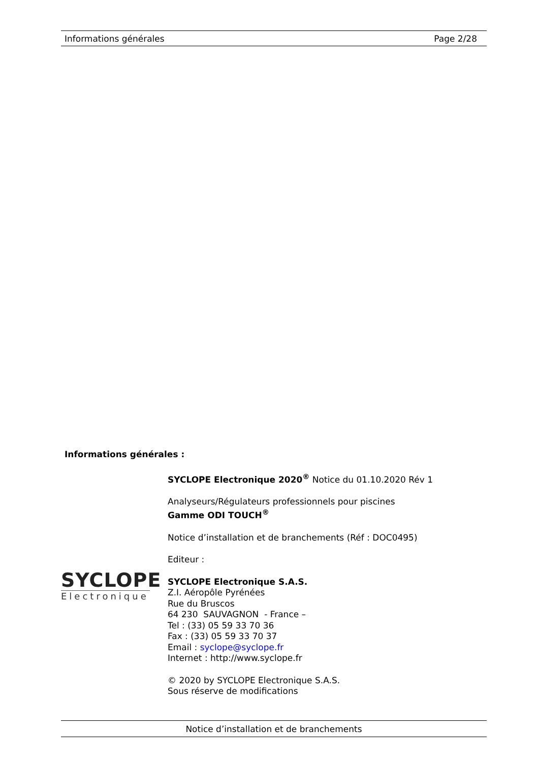Informations générales Page 2/28
Informations générales :
SYCLOPE Electronique 2020<sup>®</sup> Notice du 01.10.2020 Rév 1
Analyseurs/Régulateurs professionnels pour piscines
Gamme ODI TOUCH<sup>®</sup>
Notice d’installation et de branchements (Réf : DOC0495)
Editeur :
SYCLOPE Electronique S.A.S.
Z.I. Aéropôle Pyrénées
Rue du Bruscos
64 230 SAUVAGNON - France –
Tel : (33) 05 59 33 70 36
Fax : (33) 05 59 33 70 37
Email : syclope@syclope.fr
Internet : http://www.syclope.fr
© 2020 by SYCLOPE Electronique S.A.S.
Sous réserve de modifications
SYCLOPE
Electronique
Notice d’installation et de branchements